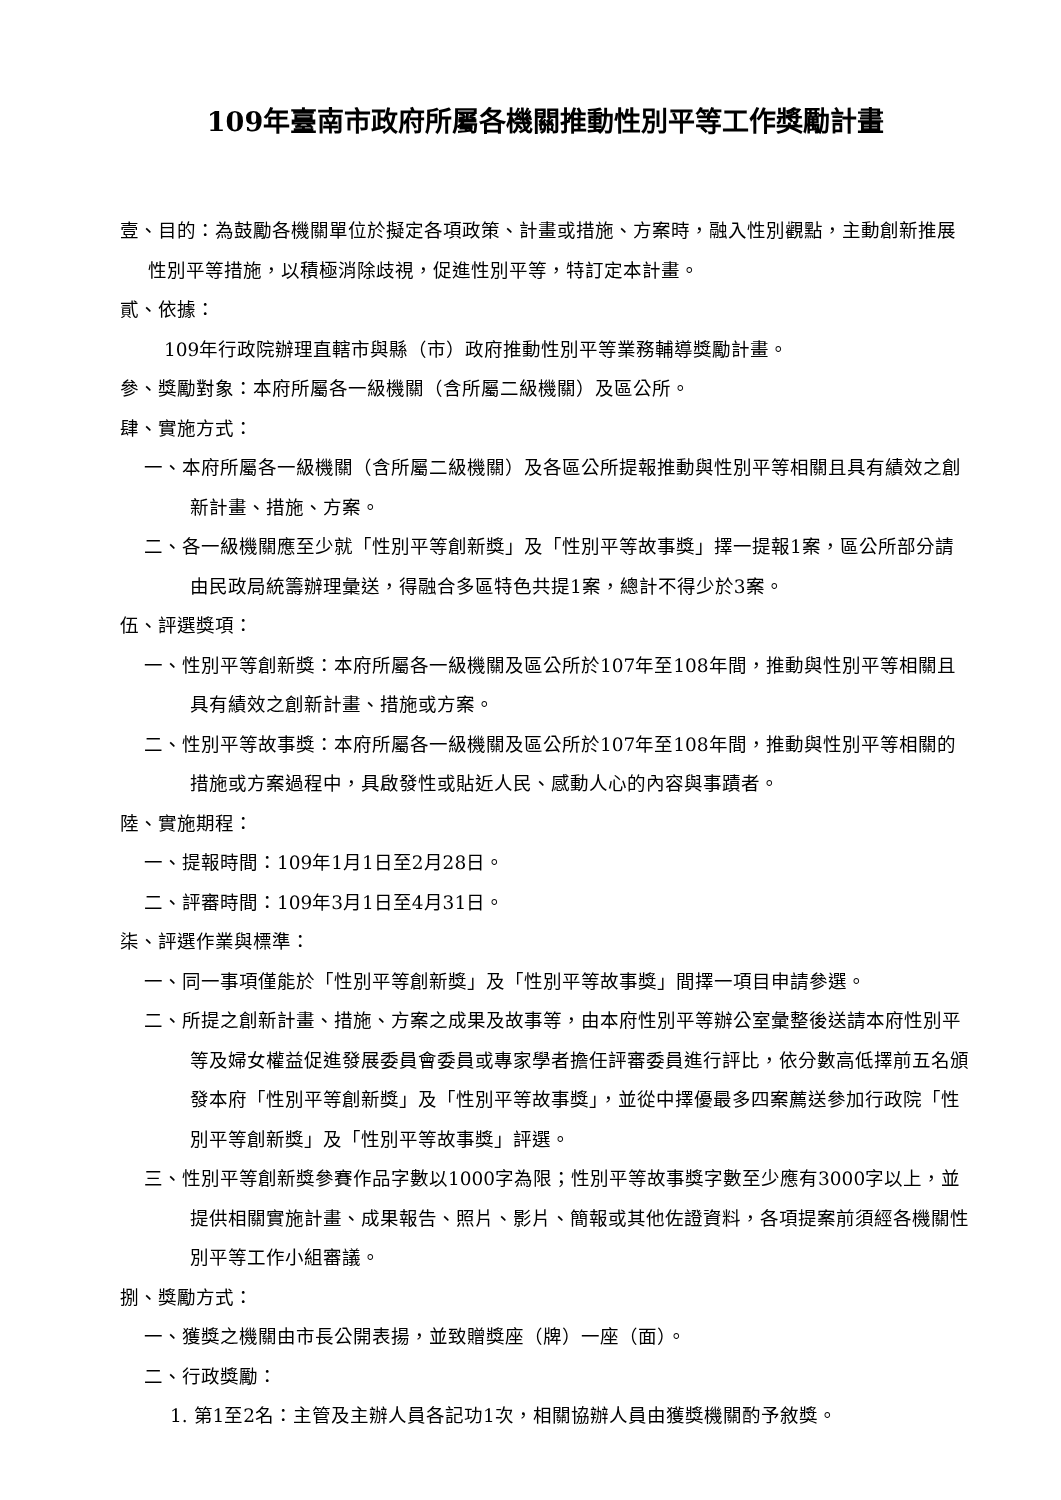109年臺南市政府所屬各機關推動性別平等工作獎勵計畫
壹、目的：為鼓勵各機關單位於擬定各項政策、計畫或措施、方案時，融入性別觀點，主動創新推展性別平等措施，以積極消除歧視，促進性別平等，特訂定本計畫。
貳、依據：
109年行政院辦理直轄市與縣（市）政府推動性別平等業務輔導獎勵計畫。
參、獎勵對象：本府所屬各一級機關（含所屬二級機關）及區公所。
肆、實施方式：
一、本府所屬各一級機關（含所屬二級機關）及各區公所提報推動與性別平等相關且具有績效之創新計畫、措施、方案。
二、各一級機關應至少就「性別平等創新獎」及「性別平等故事獎」擇一提報1案，區公所部分請由民政局統籌辦理彙送，得融合多區特色共提1案，總計不得少於3案。
伍、評選獎項：
一、性別平等創新獎：本府所屬各一級機關及區公所於107年至108年間，推動與性別平等相關且具有績效之創新計畫、措施或方案。
二、性別平等故事獎：本府所屬各一級機關及區公所於107年至108年間，推動與性別平等相關的措施或方案過程中，具啟發性或貼近人民、感動人心的內容與事蹟者。
陸、實施期程：
一、提報時間：109年1月1日至2月28日。
二、評審時間：109年3月1日至4月31日。
柒、評選作業與標準：
一、同一事項僅能於「性別平等創新獎」及「性別平等故事獎」間擇一項目申請參選。
二、所提之創新計畫、措施、方案之成果及故事等，由本府性別平等辦公室彙整後送請本府性別平等及婦女權益促進發展委員會委員或專家學者擔任評審委員進行評比，依分數高低擇前五名頒發本府「性別平等創新獎」及「性別平等故事獎」，並從中擇優最多四案薦送參加行政院「性別平等創新獎」及「性別平等故事獎」評選。
三、性別平等創新獎參賽作品字數以1000字為限；性別平等故事獎字數至少應有3000字以上，並提供相關實施計畫、成果報告、照片、影片、簡報或其他佐證資料，各項提案前須經各機關性別平等工作小組審議。
捌、獎勵方式：
一、獲獎之機關由市長公開表揚，並致贈獎座（牌）一座（面）。
二、行政獎勵：
1. 第1至2名：主管及主辦人員各記功1次，相關協辦人員由獲獎機關酌予敘獎。